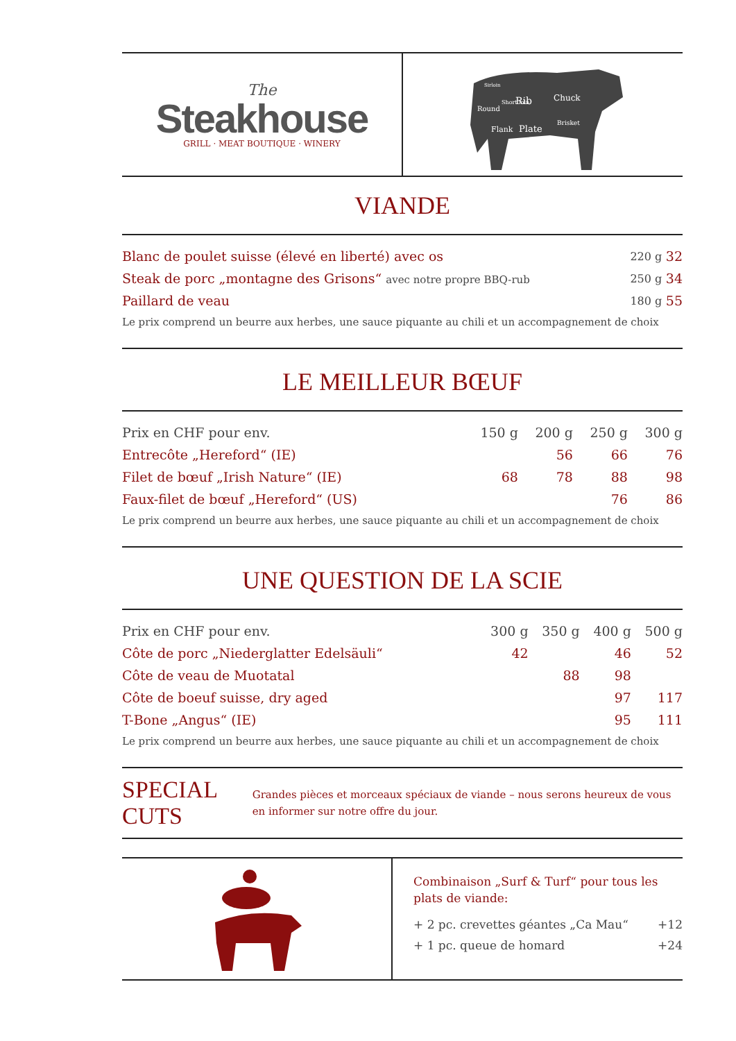The
Steakhouse
GRILL · MEAT BOUTIQUE · WINERY
Rib
Chuck
Plate
Flank
Round
Brisket
Short loin
Sirloin
VIANDE
| Blanc de poulet suisse (élevé en liberté) avec os | 220 g | 32 |
| Steak de porc „montagne des Grisons“ avec notre propre BBQ-rub | 250 g | 34 |
| Paillard de veau | 180 g | 55 |
Le prix comprend un beurre aux herbes, une sauce piquante au chili et un accompagnement de choix
LE MEILLEUR BŒUF
| Prix en CHF pour env. | 150 g | 200 g | 250 g | 300 g |
| --- | --- | --- | --- | --- |
| Entrecôte „Hereford“ (IE) | | 56 | 66 | 76 |
| Filet de bœuf „Irish Nature“ (IE) | 68 | 78 | 88 | 98 |
| Faux-filet de bœuf „Hereford“ (US) | | | 76 | 86 |
Le prix comprend un beurre aux herbes, une sauce piquante au chili et un accompagnement de choix
UNE QUESTION DE LA SCIE
| Prix en CHF pour env. | 300 g | 350 g | 400 g | 500 g |
| --- | --- | --- | --- | --- |
| Côte de porc „Niederglatter Edelsäuli“ | 42 | | 46 | 52 |
| Côte de veau de Muotatal | | 88 | 98 | |
| Côte de boeuf suisse, dry aged | | | 97 | 117 |
| T-Bone „Angus“ (IE) | | | 95 | 111 |
Le prix comprend un beurre aux herbes, une sauce piquante au chili et un accompagnement de choix
SPECIAL CUTS
Grandes pièces et morceaux spéciaux de viande – nous serons heureux de vous en informer sur notre offre du jour.
Combinaison „Surf & Turf“ pour tous les plats de viande:
| + 2 pc. crevettes géantes „Ca Mau“ | +12 |
| + 1 pc. queue de homard | +24 |